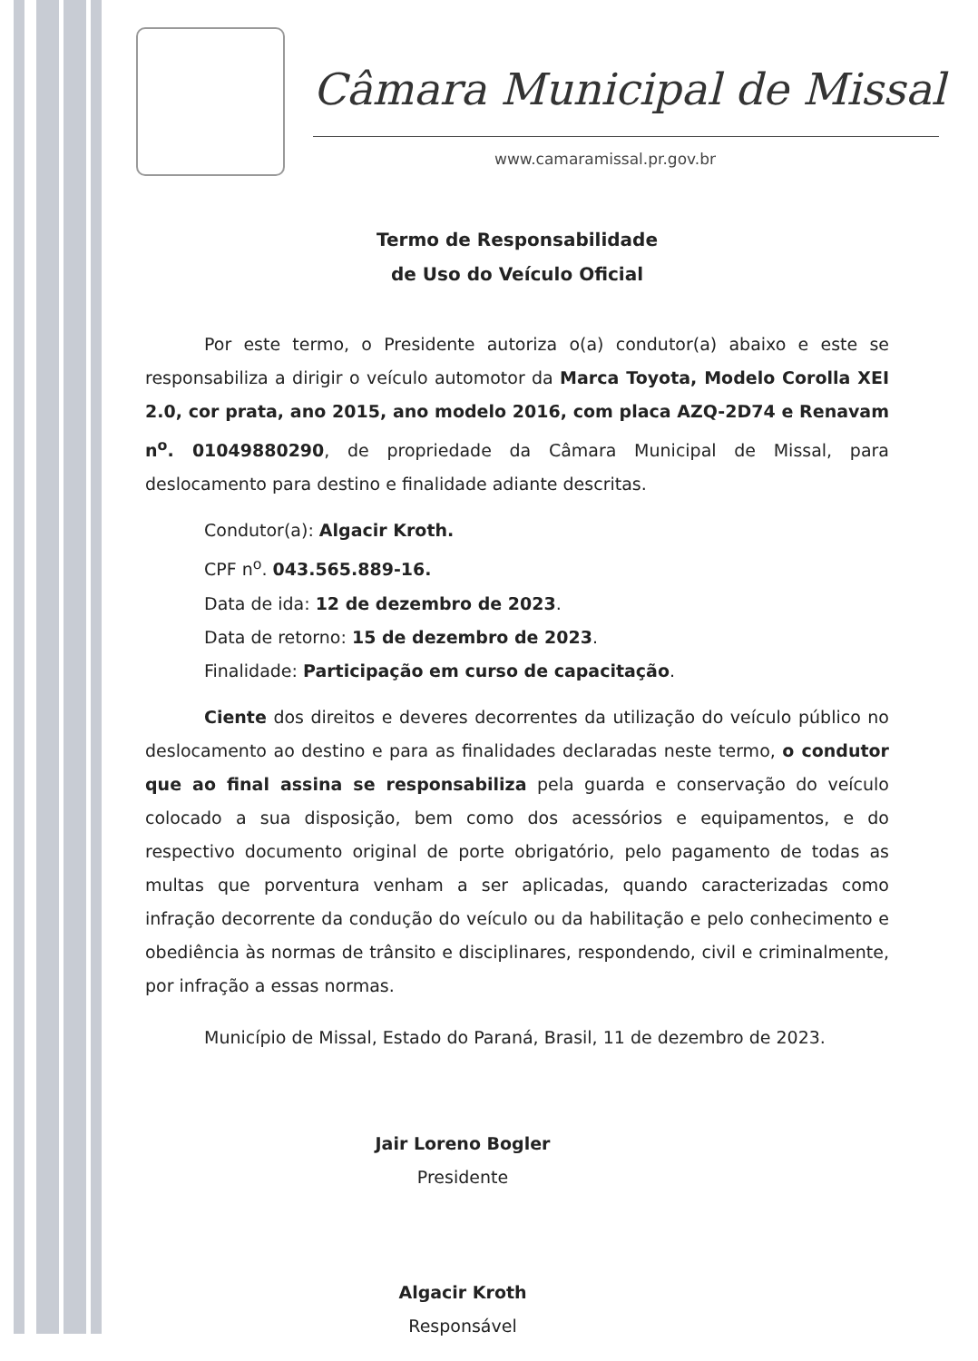Câmara Municipal de Missal
www.camaramissal.pr.gov.br
Termo de Responsabilidade
de Uso do Veículo Oficial
Por este termo, o Presidente autoriza o(a) condutor(a) abaixo e este se responsabiliza a dirigir o veículo automotor da Marca Toyota, Modelo Corolla XEI 2.0, cor prata, ano 2015, ano modelo 2016, com placa AZQ-2D74 e Renavam n<sup>o</sup>. 01049880290, de propriedade da Câmara Municipal de Missal, para deslocamento para destino e finalidade adiante descritas.
Condutor(a): Algacir Kroth.
CPF n<sup>o</sup>. 043.565.889-16.
Data de ida: 12 de dezembro de 2023.
Data de retorno: 15 de dezembro de 2023.
Finalidade: Participação em curso de capacitação.
Ciente dos direitos e deveres decorrentes da utilização do veículo público no deslocamento ao destino e para as finalidades declaradas neste termo, o condutor que ao final assina se responsabiliza pela guarda e conservação do veículo colocado a sua disposição, bem como dos acessórios e equipamentos, e do respectivo documento original de porte obrigatório, pelo pagamento de todas as multas que porventura venham a ser aplicadas, quando caracterizadas como infração decorrente da condução do veículo ou da habilitação e pelo conhecimento e obediência às normas de trânsito e disciplinares, respondendo, civil e criminalmente, por infração a essas normas.
Município de Missal, Estado do Paraná, Brasil, 11 de dezembro de 2023.
Jair Loreno Bogler
Presidente
Algacir Kroth
Responsável